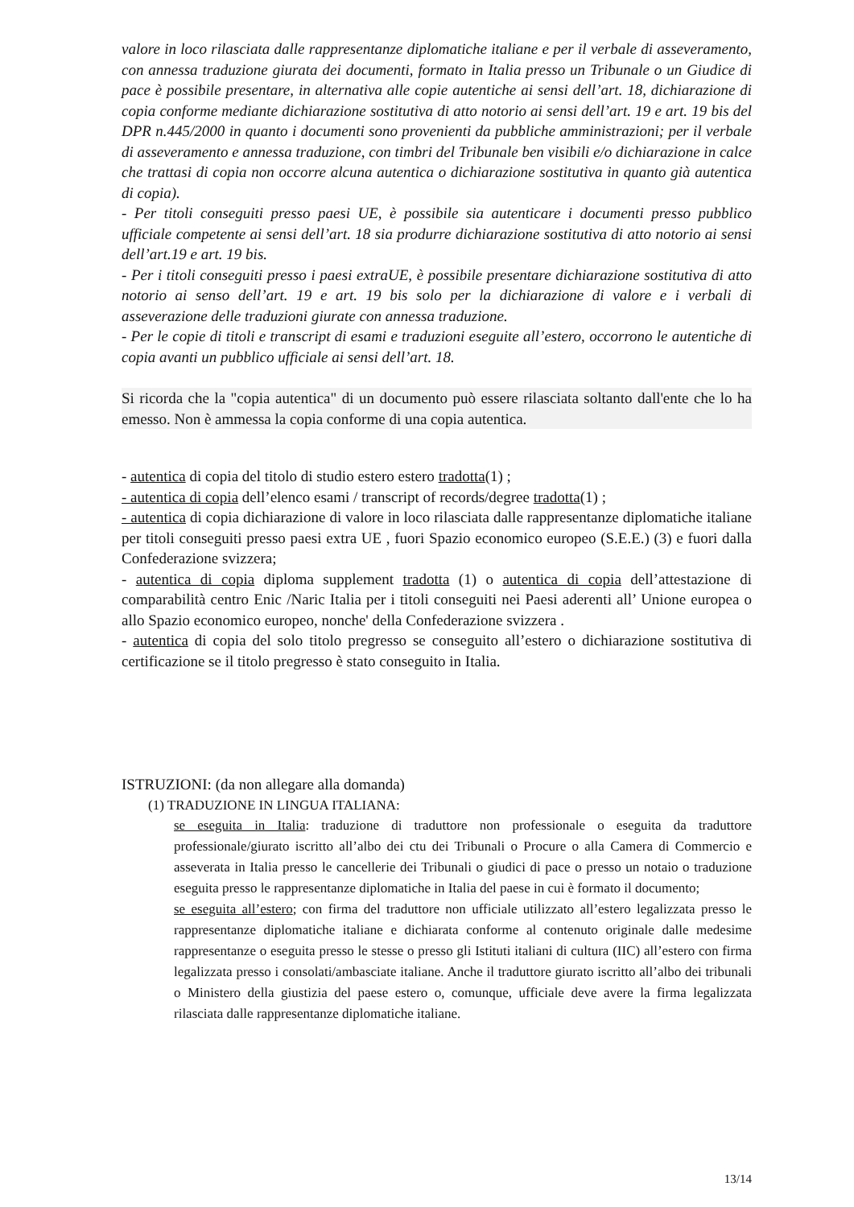valore in loco rilasciata dalle rappresentanze diplomatiche italiane e per il verbale di asseveramento, con annessa traduzione giurata dei documenti, formato in Italia presso un Tribunale o un Giudice di pace è possibile presentare, in alternativa alle copie autentiche ai sensi dell’art. 18, dichiarazione di copia conforme mediante dichiarazione sostitutiva di atto notorio ai sensi dell’art. 19 e art. 19 bis del DPR n.445/2000 in quanto i documenti sono provenienti da pubbliche amministrazioni; per il verbale di asseveramento e annessa traduzione, con timbri del Tribunale ben visibili e/o dichiarazione in calce che trattasi di copia non occorre alcuna autentica o dichiarazione sostitutiva in quanto già autentica di copia).
- Per titoli conseguiti presso paesi UE, è possibile sia autenticare i documenti presso pubblico ufficiale competente ai sensi dell’art. 18 sia produrre dichiarazione sostitutiva di atto notorio ai sensi dell’art.19 e art. 19 bis.
- Per i titoli conseguiti presso i paesi extraUE, è possibile presentare dichiarazione sostitutiva di atto notorio ai senso dell’art. 19 e art. 19 bis solo per la dichiarazione di valore e i verbali di asseverazione delle traduzioni giurate con annessa traduzione.
- Per le copie di titoli e transcript di esami e traduzioni eseguite all’estero, occorrono le autentiche di copia avanti un pubblico ufficiale ai sensi dell’art. 18.
Si ricorda che la "copia autentica" di un documento può essere rilasciata soltanto dall'ente che lo ha emesso. Non è ammessa la copia conforme di una copia autentica.
- autentica di copia del titolo di studio estero estero tradotta(1) ;
- autentica di copia dell’elenco esami / transcript of records/degree tradotta(1) ;
- autentica di copia dichiarazione di valore in loco rilasciata dalle rappresentanze diplomatiche italiane per titoli conseguiti presso paesi extra UE , fuori Spazio economico europeo (S.E.E.) (3) e fuori dalla Confederazione svizzera;
- autentica di copia diploma supplement tradotta (1) o autentica di copia dell’attestazione di comparabilità centro Enic /Naric Italia per i titoli conseguiti nei Paesi aderenti all’ Unione europea o allo Spazio economico europeo, nonche' della Confederazione svizzera .
- autentica di copia del solo titolo pregresso se conseguito all’estero o dichiarazione sostitutiva di certificazione se il titolo pregresso è stato conseguito in Italia.
ISTRUZIONI: (da non allegare alla domanda)
(1) TRADUZIONE IN LINGUA ITALIANA:
se eseguita in Italia: traduzione di traduttore non professionale o eseguita da traduttore professionale/giurato iscritto all’albo dei ctu dei Tribunali o Procure o alla Camera di Commercio e asseverata in Italia presso le cancellerie dei Tribunali o giudici di pace o presso un notaio o traduzione eseguita presso le rappresentanze diplomatiche in Italia del paese in cui è formato il documento;
se eseguita all’estero; con firma del traduttore non ufficiale utilizzato all’estero legalizzata presso le rappresentanze diplomatiche italiane e dichiarata conforme al contenuto originale dalle medesime rappresentanze o eseguita presso le stesse o presso gli Istituti italiani di cultura (IIC) all’estero con firma legalizzata presso i consolati/ambasciate italiane. Anche il traduttore giurato iscritto all’albo dei tribunali o Ministero della giustizia del paese estero o, comunque, ufficiale deve avere la firma legalizzata rilasciata dalle rappresentanze diplomatiche italiane.
13/14